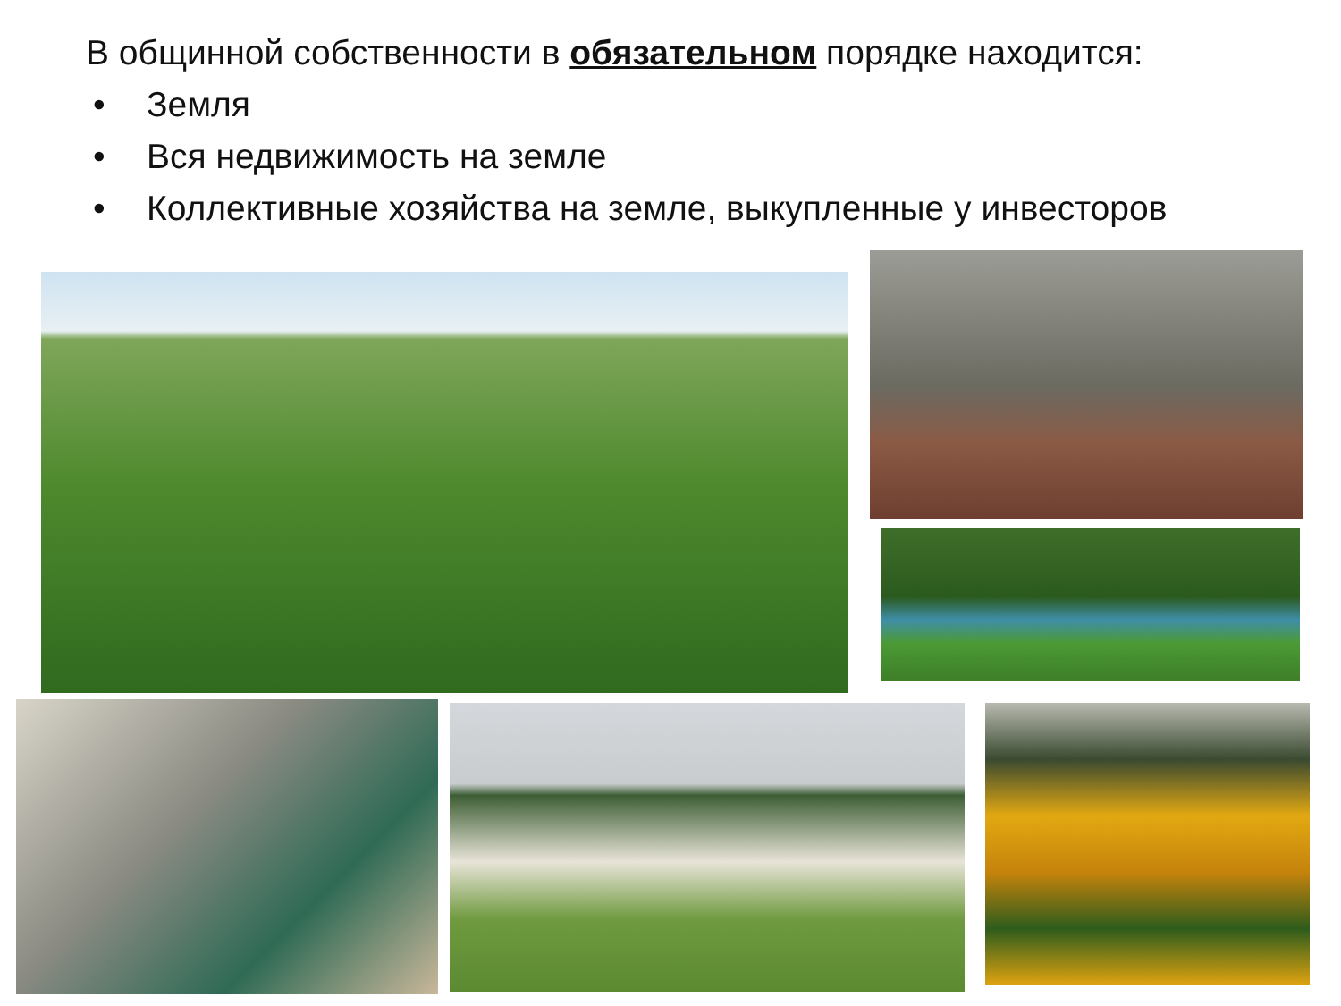В общинной собственности в обязательном порядке находится:
• Земля
• Вся недвижимость на земле
• Коллективные хозяйства на земле, выкупленные у инвесторов